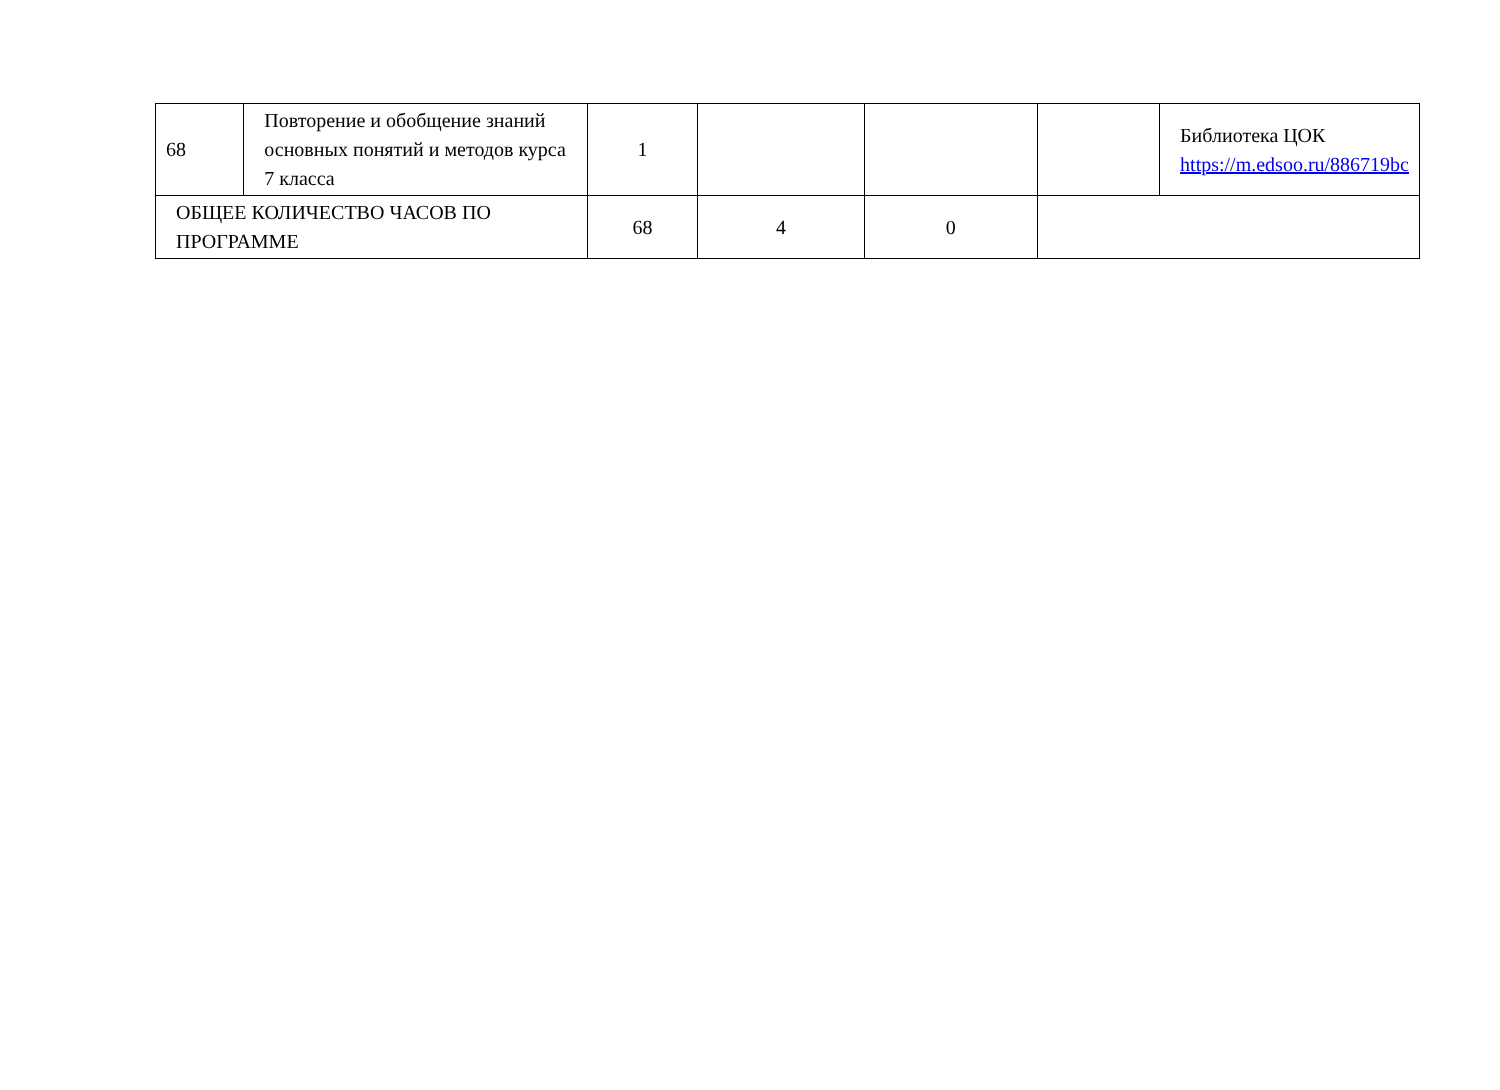| 68 | Повторение и обобщение знаний основных понятий и методов курса 7 класса | 1 | | | | Библиотека ЦОК https://m.edsoo.ru/886719bc |
| ОБЩЕЕ КОЛИЧЕСТВО ЧАСОВ ПО ПРОГРАММЕ | | 68 | 4 | 0 | | |